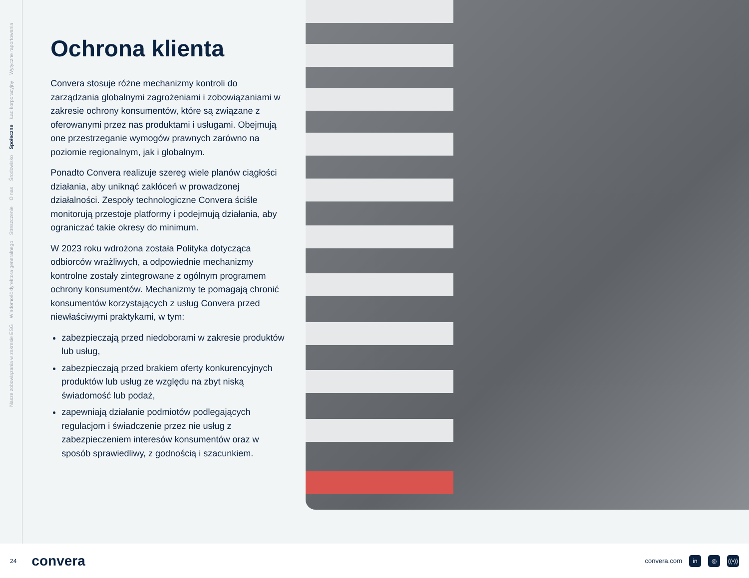Wytyczne raportowania
Ład korporacyjny
Społeczne
Środowisko
O nas
Streszczenie
Wiadomość dyrektora generalnego
Nasze zobowiązania w zakresie ESG
Ochrona klienta
Convera stosuje różne mechanizmy kontroli do zarządzania globalnymi zagrożeniami i zobowiązaniami w zakresie ochrony konsumentów, które są związane z oferowanymi przez nas produktami i usługami. Obejmują one przestrzeganie wymogów prawnych zarówno na poziomie regionalnym, jak i globalnym.
Ponadto Convera realizuje szereg wiele planów ciągłości działania, aby uniknąć zakłóceń w prowadzonej działalności. Zespoły technologiczne Convera ściśle monitorują przestoje platformy i podejmują działania, aby ograniczać takie okresy do minimum.
W 2023 roku wdrożona została Polityka dotycząca odbiorców wrażliwych, a odpowiednie mechanizmy kontrolne zostały zintegrowane z ogólnym programem ochrony konsumentów. Mechanizmy te pomagają chronić konsumentów korzystających z usług Convera przed niewłaściwymi praktykami, w tym:
zabezpieczają przed niedoborami w zakresie produktów lub usług,
zabezpieczają przed brakiem oferty konkurencyjnych produktów lub usług ze względu na zbyt niską świadomość lub podaż,
zapewniają działanie podmiotów podlegających regulacjom i świadczenie przez nie usług z zabezpieczeniem interesów konsumentów oraz w sposób sprawiedliwy, z godnością i szacunkiem.
24 convera
convera.com in ◎ ((•))